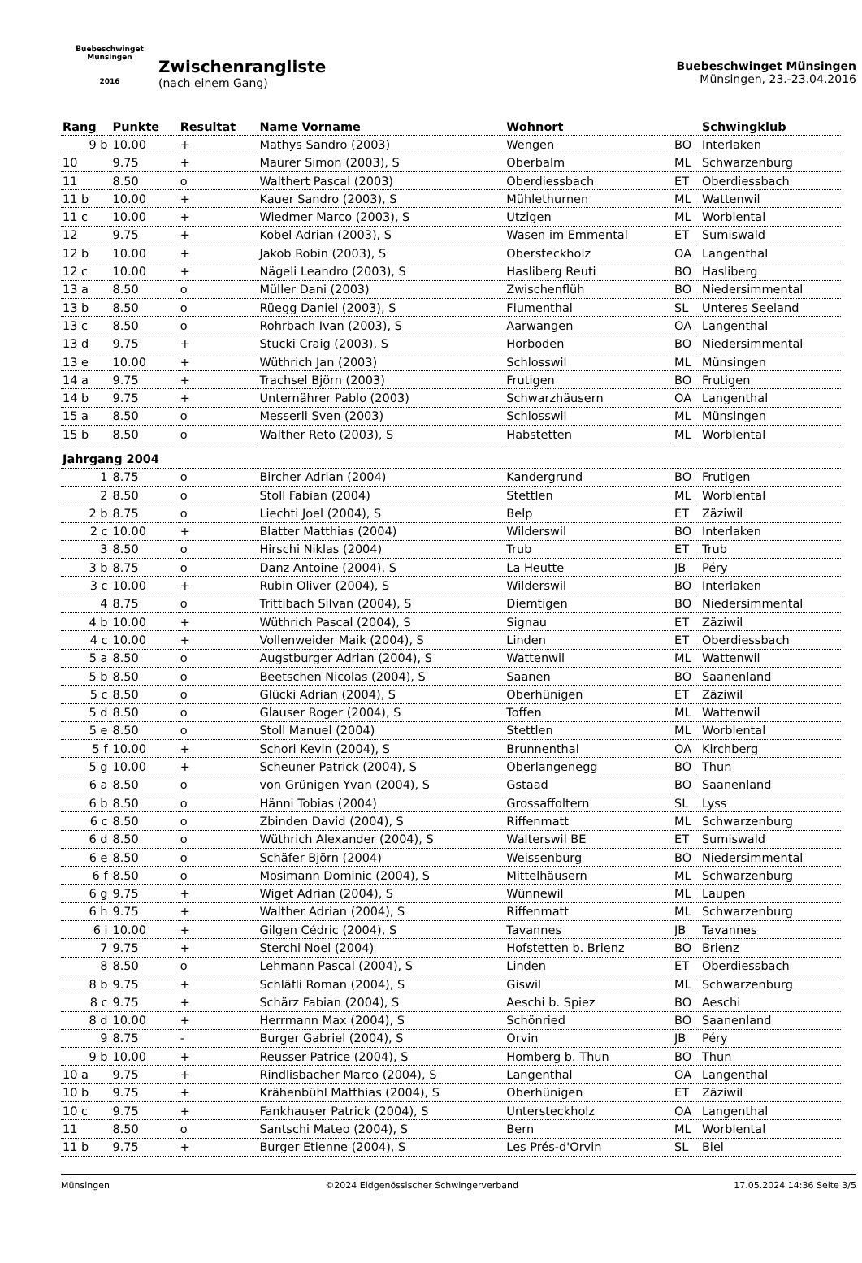Buebeschwinget Münsingen
2016
Zwischenrangliste
(nach einem Gang)
Buebeschwinget Münsingen
Münsingen, 23.-23.04.2016
| Rang | Punkte | Resultat | Name Vorname | Wohnort | | Schwingklub |
| --- | --- | --- | --- | --- | --- | --- |
| 9 b | 10.00 | + | Mathys Sandro (2003) | Wengen | BO | Interlaken |
| 10 | 9.75 | + | Maurer Simon (2003), S | Oberbalm | ML | Schwarzenburg |
| 11 | 8.50 | o | Walthert Pascal (2003) | Oberdiessbach | ET | Oberdiessbach |
| 11 b | 10.00 | + | Kauer Sandro (2003), S | Mühlethurnen | ML | Wattenwil |
| 11 c | 10.00 | + | Wiedmer Marco (2003), S | Utzigen | ML | Worblental |
| 12 | 9.75 | + | Kobel Adrian (2003), S | Wasen im Emmental | ET | Sumiswald |
| 12 b | 10.00 | + | Jakob Robin (2003), S | Obersteckholz | OA | Langenthal |
| 12 c | 10.00 | + | Nägeli Leandro (2003), S | Hasliberg Reuti | BO | Hasliberg |
| 13 a | 8.50 | o | Müller Dani (2003) | Zwischenflüh | BO | Niedersimmental |
| 13 b | 8.50 | o | Rüegg Daniel (2003), S | Flumenthal | SL | Unteres Seeland |
| 13 c | 8.50 | o | Rohrbach Ivan (2003), S | Aarwangen | OA | Langenthal |
| 13 d | 9.75 | + | Stucki Craig (2003), S | Horboden | BO | Niedersimmental |
| 13 e | 10.00 | + | Wüthrich Jan (2003) | Schlosswil | ML | Münsingen |
| 14 a | 9.75 | + | Trachsel Björn (2003) | Frutigen | BO | Frutigen |
| 14 b | 9.75 | + | Unternährer Pablo (2003) | Schwarzhäusern | OA | Langenthal |
| 15 a | 8.50 | o | Messerli Sven (2003) | Schlosswil | ML | Münsingen |
| 15 b | 8.50 | o | Walther Reto (2003), S | Habstetten | ML | Worblental |
| Jahrgang 2004 | | | | | | |
| 1 | 8.75 | o | Bircher Adrian (2004) | Kandergrund | BO | Frutigen |
| 2 | 8.50 | o | Stoll Fabian (2004) | Stettlen | ML | Worblental |
| 2 b | 8.75 | o | Liechti Joel (2004), S | Belp | ET | Zäziwil |
| 2 c | 10.00 | + | Blatter Matthias (2004) | Wilderswil | BO | Interlaken |
| 3 | 8.50 | o | Hirschi Niklas (2004) | Trub | ET | Trub |
| 3 b | 8.75 | o | Danz Antoine (2004), S | La Heutte | JB | Péry |
| 3 c | 10.00 | + | Rubin Oliver (2004), S | Wilderswil | BO | Interlaken |
| 4 | 8.75 | o | Trittibach Silvan (2004), S | Diemtigen | BO | Niedersimmental |
| 4 b | 10.00 | + | Wüthrich Pascal (2004), S | Signau | ET | Zäziwil |
| 4 c | 10.00 | + | Vollenweider Maik (2004), S | Linden | ET | Oberdiessbach |
| 5 a | 8.50 | o | Augstburger Adrian (2004), S | Wattenwil | ML | Wattenwil |
| 5 b | 8.50 | o | Beetschen Nicolas (2004), S | Saanen | BO | Saanenland |
| 5 c | 8.50 | o | Glücki Adrian (2004), S | Oberhünigen | ET | Zäziwil |
| 5 d | 8.50 | o | Glauser Roger (2004), S | Toffen | ML | Wattenwil |
| 5 e | 8.50 | o | Stoll Manuel (2004) | Stettlen | ML | Worblental |
| 5 f | 10.00 | + | Schori Kevin (2004), S | Brunnenthal | OA | Kirchberg |
| 5 g | 10.00 | + | Scheuner Patrick (2004), S | Oberlangenegg | BO | Thun |
| 6 a | 8.50 | o | von Grünigen Yvan (2004), S | Gstaad | BO | Saanenland |
| 6 b | 8.50 | o | Hänni Tobias (2004) | Grossaffoltern | SL | Lyss |
| 6 c | 8.50 | o | Zbinden David (2004), S | Riffenmatt | ML | Schwarzenburg |
| 6 d | 8.50 | o | Wüthrich Alexander (2004), S | Walterswil BE | ET | Sumiswald |
| 6 e | 8.50 | o | Schäfer Björn (2004) | Weissenburg | BO | Niedersimmental |
| 6 f | 8.50 | o | Mosimann Dominic (2004), S | Mittelhäusern | ML | Schwarzenburg |
| 6 g | 9.75 | + | Wiget Adrian (2004), S | Wünnewil | ML | Laupen |
| 6 h | 9.75 | + | Walther Adrian (2004), S | Riffenmatt | ML | Schwarzenburg |
| 6 i | 10.00 | + | Gilgen Cédric (2004), S | Tavannes | JB | Tavannes |
| 7 | 9.75 | + | Sterchi Noel (2004) | Hofstetten b. Brienz | BO | Brienz |
| 8 | 8.50 | o | Lehmann Pascal (2004), S | Linden | ET | Oberdiessbach |
| 8 b | 9.75 | + | Schläfli Roman (2004), S | Giswil | ML | Schwarzenburg |
| 8 c | 9.75 | + | Schärz Fabian (2004), S | Aeschi b. Spiez | BO | Aeschi |
| 8 d | 10.00 | + | Herrmann Max (2004), S | Schönried | BO | Saanenland |
| 9 | 8.75 | - | Burger Gabriel (2004), S | Orvin | JB | Péry |
| 9 b | 10.00 | + | Reusser Patrice (2004), S | Homberg b. Thun | BO | Thun |
| 10 a | 9.75 | + | Rindlisbacher Marco (2004), S | Langenthal | OA | Langenthal |
| 10 b | 9.75 | + | Krähenbühl Matthias (2004), S | Oberhünigen | ET | Zäziwil |
| 10 c | 9.75 | + | Fankhauser Patrick (2004), S | Untersteckholz | OA | Langenthal |
| 11 | 8.50 | o | Santschi Mateo (2004), S | Bern | ML | Worblental |
| 11 b | 9.75 | + | Burger Etienne (2004), S | Les Prés-d'Orvin | SL | Biel |
Münsingen ©2024 Eidgenössischer Schwingerverband 17.05.2024 14:36 Seite 3/5